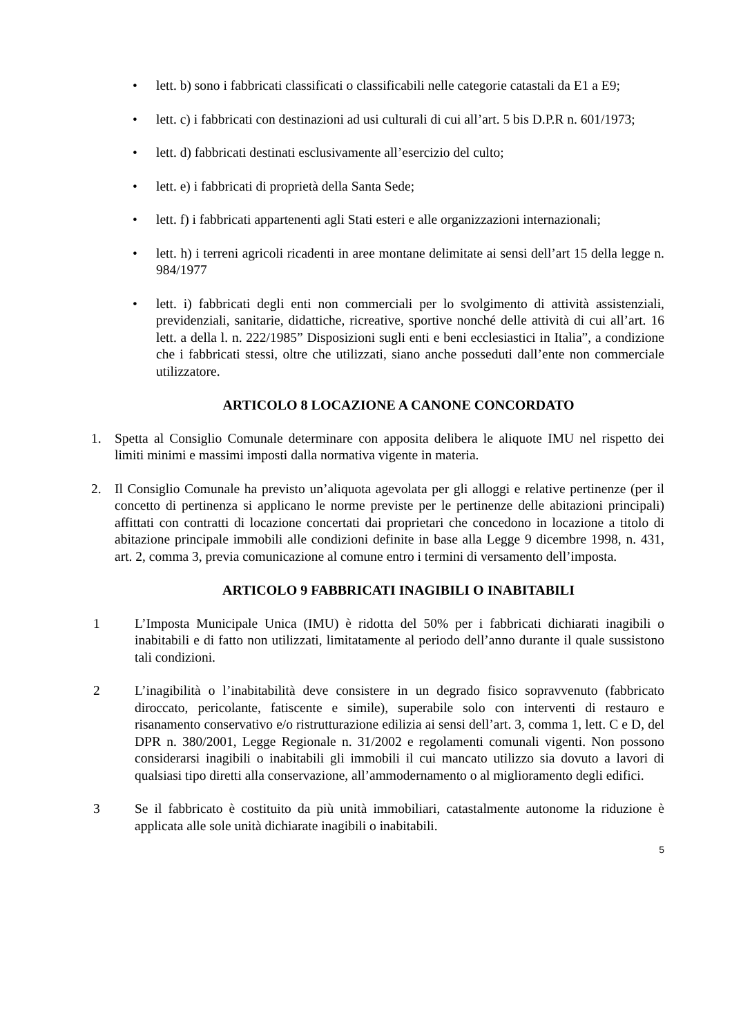• lett. b) sono i fabbricati classificati o classificabili nelle categorie catastali da E1 a E9;
• lett. c) i fabbricati con destinazioni ad usi culturali di cui all’art. 5 bis D.P.R n. 601/1973;
• lett. d) fabbricati destinati esclusivamente all’esercizio del culto;
• lett. e) i fabbricati di proprietà della Santa Sede;
• lett. f) i fabbricati appartenenti agli Stati esteri e alle organizzazioni internazionali;
• lett. h) i terreni agricoli ricadenti in aree montane delimitate ai sensi dell’art 15 della legge n. 984/1977
• lett. i) fabbricati degli enti non commerciali per lo svolgimento di attività assistenziali, previdenziali, sanitarie, didattiche, ricreative, sportive nonché delle attività di cui all’art. 16 lett. a della l. n. 222/1985” Disposizioni sugli enti e beni ecclesiastici in Italia”, a condizione che i fabbricati stessi, oltre che utilizzati, siano anche posseduti dall’ente non commerciale utilizzatore.
ARTICOLO 8 LOCAZIONE A CANONE CONCORDATO
1. Spetta al Consiglio Comunale determinare con apposita delibera le aliquote IMU nel rispetto dei limiti minimi e massimi imposti dalla normativa vigente in materia.
2. Il Consiglio Comunale ha previsto un’aliquota agevolata per gli alloggi e relative pertinenze (per il concetto di pertinenza si applicano le norme previste per le pertinenze delle abitazioni principali) affittati con contratti di locazione concertati dai proprietari che concedono in locazione a titolo di abitazione principale immobili alle condizioni definite in base alla Legge 9 dicembre 1998, n. 431, art. 2, comma 3, previa comunicazione al comune entro i termini di versamento dell’imposta.
ARTICOLO 9 FABBRICATI INAGIBILI O INABITABILI
1 L’Imposta Municipale Unica (IMU) è ridotta del 50% per i fabbricati dichiarati inagibili o inabitabili e di fatto non utilizzati, limitatamente al periodo dell’anno durante il quale sussistono tali condizioni.
2 L’inagibilità o l’inabitabilità deve consistere in un degrado fisico sopravvenuto (fabbricato diroccato, pericolante, fatiscente e simile), superabile solo con interventi di restauro e risanamento conservativo e/o ristrutturazione edilizia ai sensi dell’art. 3, comma 1, lett. C e D, del DPR n. 380/2001, Legge Regionale n. 31/2002 e regolamenti comunali vigenti. Non possono considerarsi inagibili o inabitabili gli immobili il cui mancato utilizzo sia dovuto a lavori di qualsiasi tipo diretti alla conservazione, all’ammodernamento o al miglioramento degli edifici.
3 Se il fabbricato è costituito da più unità immobiliari, catastalmente autonome la riduzione è applicata alle sole unità dichiarate inagibili o inabitabili.
5